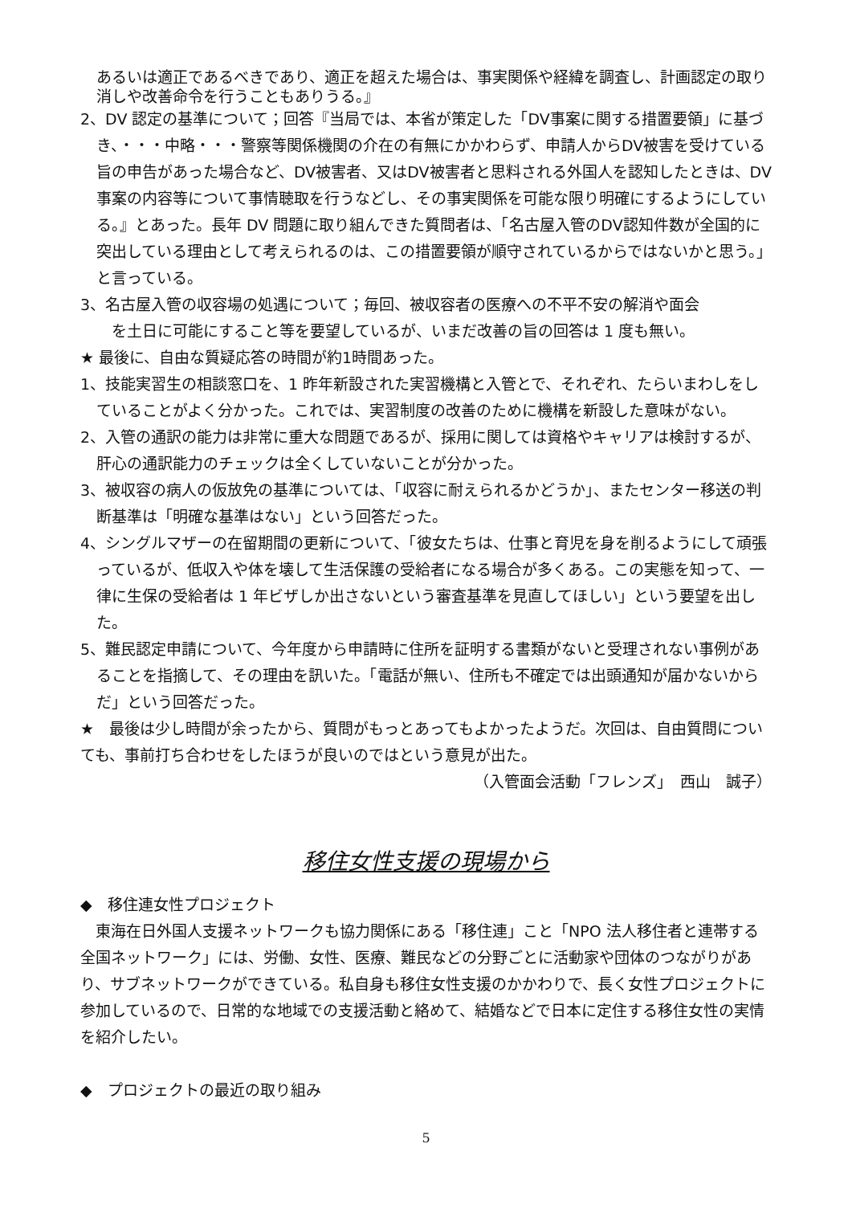あるいは適正であるべきであり、適正を超えた場合は、事実関係や経緯を調査し、計画認定の取り消しや改善命令を行うこともありうる。』
2、DV 認定の基準について；回答『当局では、本省が策定した「DV事案に関する措置要領」に基づき、・・・中略・・・警察等関係機関の介在の有無にかかわらず、申請人からDV被害を受けている旨の申告があった場合など、DV被害者、又はDV被害者と思料される外国人を認知したときは、DV事案の内容等について事情聴取を行うなどし、その事実関係を可能な限り明確にするようにしている。』とあった。長年 DV 問題に取り組んできた質問者は、「名古屋入管のDV認知件数が全国的に突出している理由として考えられるのは、この措置要領が順守されているからではないかと思う。」と言っている。
3、名古屋入管の収容場の処遇について；毎回、被収容者の医療への不平不安の解消や面会
　を土日に可能にすること等を要望しているが、いまだ改善の旨の回答は 1 度も無い。
★ 最後に、自由な質疑応答の時間が約1時間あった。
1、技能実習生の相談窓口を、1 昨年新設された実習機構と入管とで、それぞれ、たらいまわしをしていることがよく分かった。これでは、実習制度の改善のために機構を新設した意味がない。
2、入管の通訳の能力は非常に重大な問題であるが、採用に関しては資格やキャリアは検討するが、肝心の通訳能力のチェックは全くしていないことが分かった。
3、被収容の病人の仮放免の基準については、「収容に耐えられるかどうか」、またセンター移送の判断基準は「明確な基準はない」という回答だった。
4、シングルマザーの在留期間の更新について、「彼女たちは、仕事と育児を身を削るようにして頑張っているが、低収入や体を壊して生活保護の受給者になる場合が多くある。この実態を知って、一律に生保の受給者は 1 年ビザしか出さないという審査基準を見直してほしい」という要望を出した。
5、難民認定申請について、今年度から申請時に住所を証明する書類がないと受理されない事例があることを指摘して、その理由を訊いた。「電話が無い、住所も不確定では出頭通知が届かないからだ」という回答だった。
★　最後は少し時間が余ったから、質問がもっとあってもよかったようだ。次回は、自由質問についても、事前打ち合わせをしたほうが良いのではという意見が出た。
（入管面会活動「フレンズ」　西山　誠子）
移住女性支援の現場から
◆　移住連女性プロジェクト
　東海在日外国人支援ネットワークも協力関係にある「移住連」こと「NPO 法人移住者と連帯する全国ネットワーク」には、労働、女性、医療、難民などの分野ごとに活動家や団体のつながりがあり、サブネットワークができている。私自身も移住女性支援のかかわりで、長く女性プロジェクトに参加しているので、日常的な地域での支援活動と絡めて、結婚などで日本に定住する移住女性の実情を紹介したい。
◆　プロジェクトの最近の取り組み
5